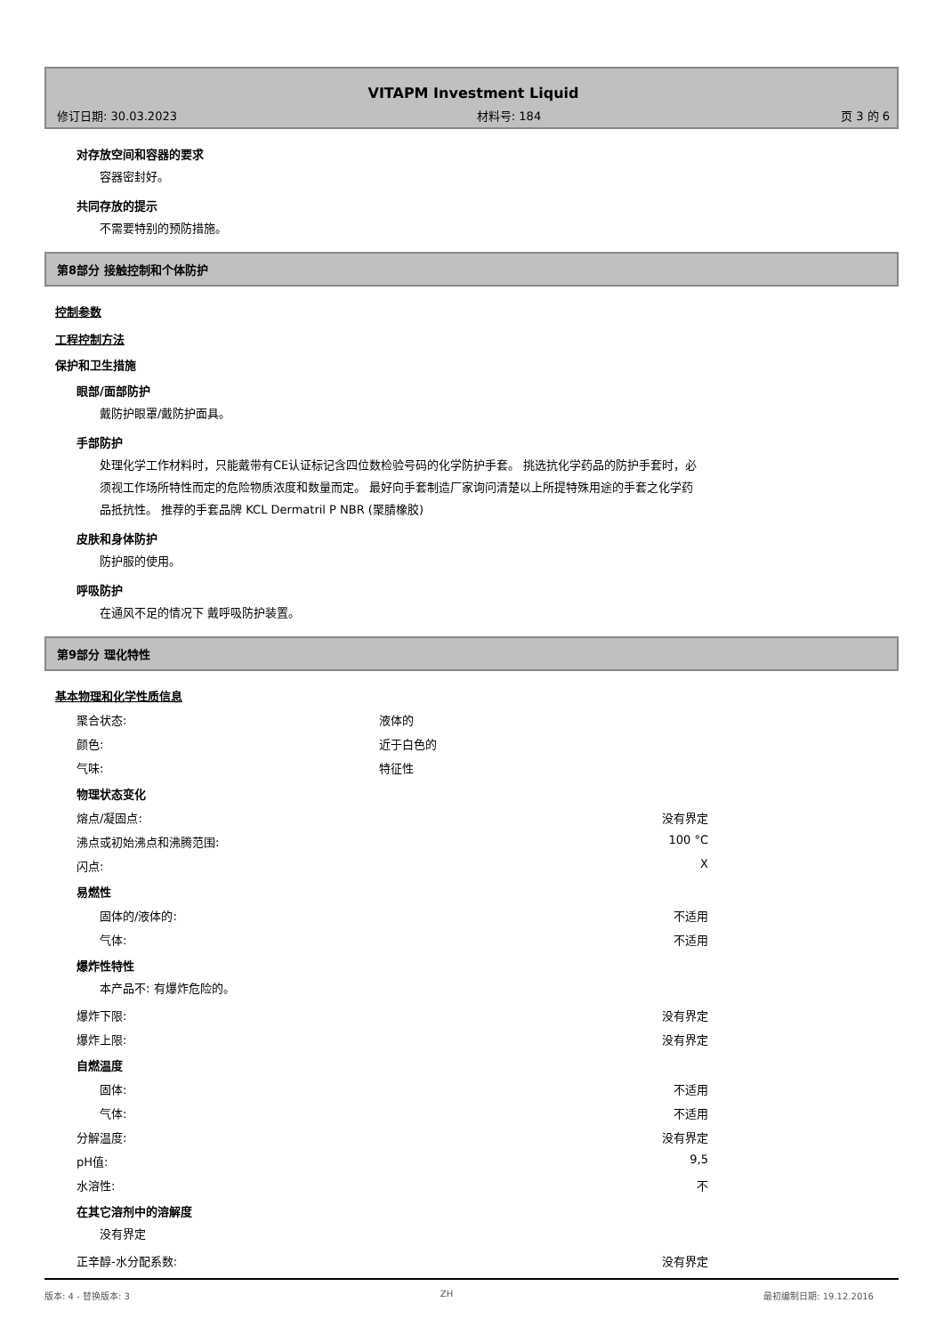VITAPM Investment Liquid
修订日期: 30.03.2023 材料号: 184 页 3 的 6
对存放空间和容器的要求
容器密封好。
共同存放的提示
不需要特别的预防措施。
第8部分 接触控制和个体防护
控制参数
工程控制方法
保护和卫生措施
眼部/面部防护
戴防护眼罩/戴防护面具。
手部防护
处理化学工作材料时，只能戴带有CE认证标记含四位数检验号码的化学防护手套。 挑选抗化学药品的防护手套时，必须视工作场所特性而定的危险物质浓度和数量而定。 最好向手套制造厂家询问清楚以上所提特殊用途的手套之化学药品抵抗性。 推荐的手套品牌 KCL Dermatril P NBR (聚腈橡胶)
皮肤和身体防护
防护服的使用。
呼吸防护
在通风不足的情况下 戴呼吸防护装置。
第9部分 理化特性
基本物理和化学性质信息
聚合状态: 液体的
颜色: 近于白色的
气味: 特征性
物理状态变化
熔点/凝固点: 没有界定
沸点或初始沸点和沸腾范围: 100 °C
闪点: X
易燃性
固体的/液体的: 不适用
气体: 不适用
爆炸性特性
本产品不: 有爆炸危险的。
爆炸下限: 没有界定
爆炸上限: 没有界定
自燃温度
固体: 不适用
气体: 不适用
分解温度: 没有界定
pH值: 9,5
水溶性: 不
在其它溶剂中的溶解度
没有界定
正辛醇-水分配系数: 没有界定
版本: 4 - 替换版本: 3 ZH 最初编制日期: 19.12.2016